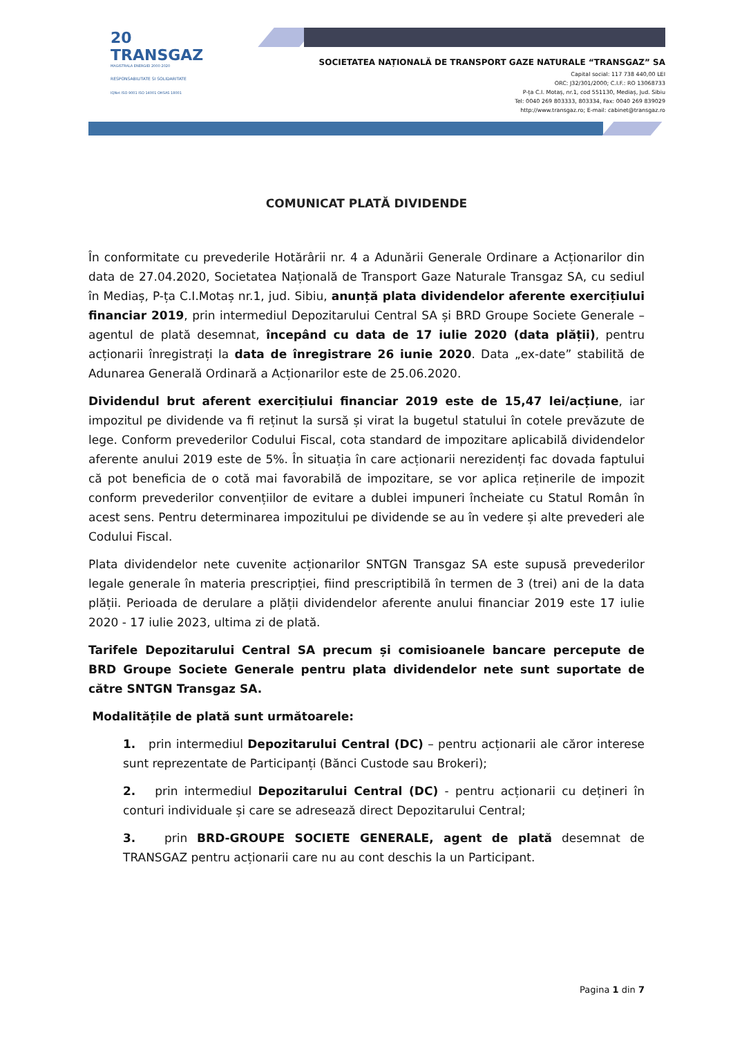20 TRANSGAZ
MAGISTRALA ENERGIEI 2000-2020
RESPONSABILITATE SI SOLIDARITATE
IQNet ISO 9001 ISO 14001 OHSAS 18001
SOCIETATEA NAȚIONALĂ DE TRANSPORT GAZE NATURALE “TRANSGAZ” SA
Capital social: 117 738 440,00 LEI
ORC: J32/301/2000; C.I.F.: RO 13068733
P-ța C.I. Motaș, nr.1, cod 551130, Mediaș, Jud. Sibiu
Tel: 0040 269 803333, 803334, Fax: 0040 269 839029
http://www.transgaz.ro; E-mail: cabinet@transgaz.ro
COMUNICAT PLATĂ DIVIDENDE
În conformitate cu prevederile Hotărârii nr. 4 a Adunării Generale Ordinare a Acționarilor din data de 27.04.2020, Societatea Națională de Transport Gaze Naturale Transgaz SA, cu sediul în Mediaș, P-ța C.I.Motaș nr.1, jud. Sibiu, anunță plata dividendelor aferente exercițiului financiar 2019, prin intermediul Depozitarului Central SA și BRD Groupe Societe Generale – agentul de plată desemnat, începând cu data de 17 iulie 2020 (data plății), pentru acționarii înregistrați la data de înregistrare 26 iunie 2020. Data „ex-date” stabilită de Adunarea Generală Ordinară a Acționarilor este de 25.06.2020.
Dividendul brut aferent exercițiului financiar 2019 este de 15,47 lei/acțiune, iar impozitul pe dividende va fi reținut la sursă și virat la bugetul statului în cotele prevăzute de lege. Conform prevederilor Codului Fiscal, cota standard de impozitare aplicabilă dividendelor aferente anului 2019 este de 5%. În situația în care acționarii nerezidenți fac dovada faptului că pot beneficia de o cotă mai favorabilă de impozitare, se vor aplica reținerile de impozit conform prevederilor convențiilor de evitare a dublei impuneri încheiate cu Statul Român în acest sens. Pentru determinarea impozitului pe dividende se au în vedere și alte prevederi ale Codului Fiscal.
Plata dividendelor nete cuvenite acționarilor SNTGN Transgaz SA este supusă prevederilor legale generale în materia prescripției, fiind prescriptibilă în termen de 3 (trei) ani de la data plății. Perioada de derulare a plății dividendelor aferente anului financiar 2019 este 17 iulie 2020 - 17 iulie 2023, ultima zi de plată.
Tarifele Depozitarului Central SA precum și comisioanele bancare percepute de BRD Groupe Societe Generale pentru plata dividendelor nete sunt suportate de către SNTGN Transgaz SA.
Modalitățile de plată sunt următoarele:
1. prin intermediul Depozitarului Central (DC) – pentru acționarii ale căror interese sunt reprezentate de Participanți (Bănci Custode sau Brokeri);
2. prin intermediul Depozitarului Central (DC) - pentru acționarii cu dețineri în conturi individuale și care se adresează direct Depozitarului Central;
3. prin BRD-GROUPE SOCIETE GENERALE, agent de plată desemnat de TRANSGAZ pentru acționarii care nu au cont deschis la un Participant.
Pagina 1 din 7